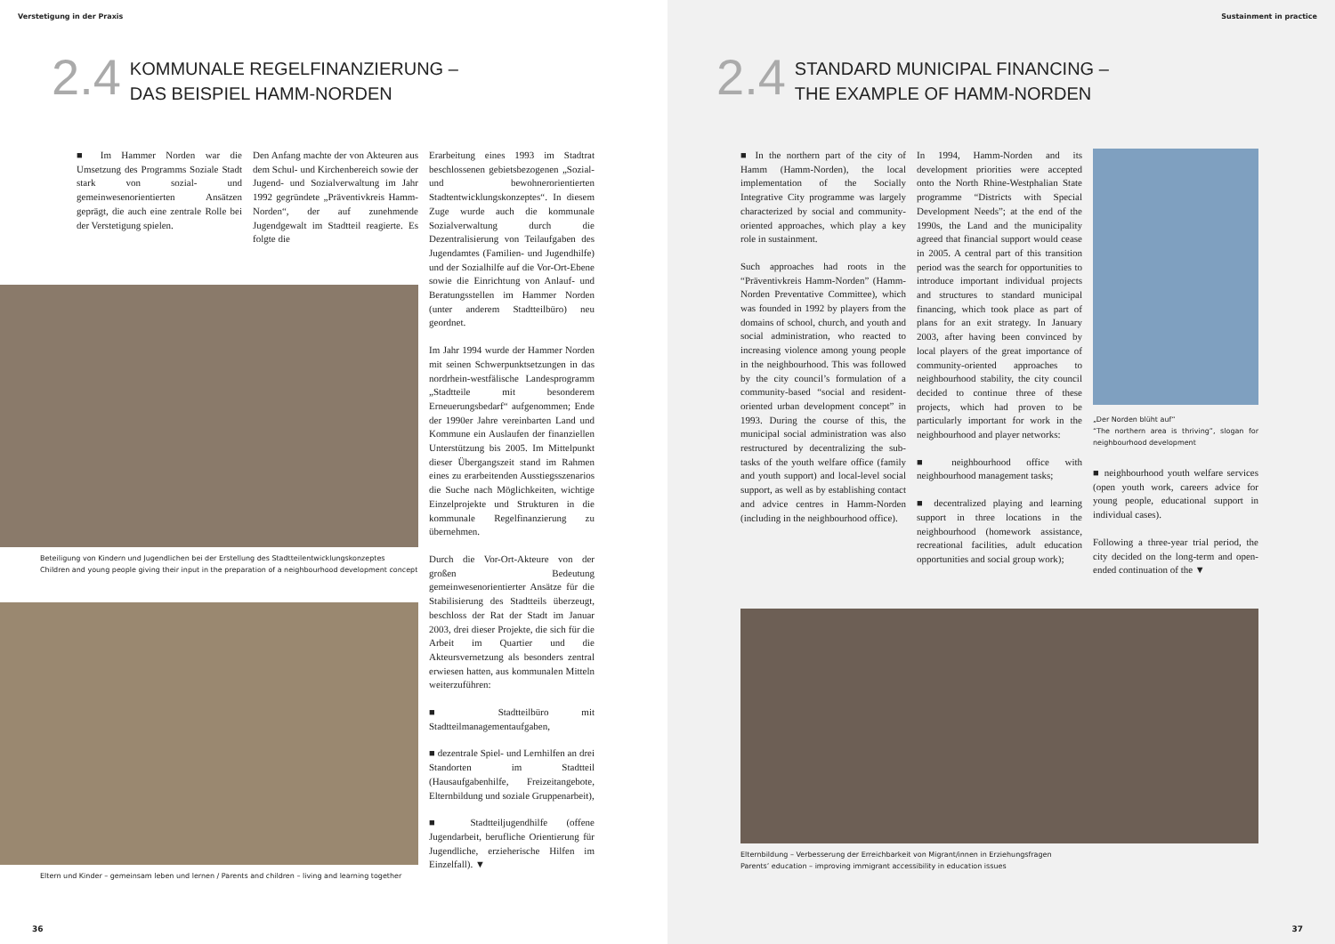Verstetigung in der Praxis
2.4
KOMMUNALE REGELFINANZIERUNG –
DAS BEISPIEL HAMM-NORDEN
■ Im Hammer Norden war die Umsetzung des Programms Soziale Stadt stark von sozial- und gemeinwesenorientierten Ansätzen geprägt, die auch eine zentrale Rolle bei der Verstetigung spielen.
Den Anfang machte der von Akteuren aus dem Schul- und Kirchenbereich sowie der Jugend- und Sozialverwaltung im Jahr 1992 gegründete „Präventivkreis Hamm-Norden“, der auf zunehmende Jugendgewalt im Stadtteil reagierte. Es folgte die
Beteiligung von Kindern und Jugendlichen bei der Erstellung des Stadtteilentwicklungskonzeptes
Children and young people giving their input in the preparation of a neighbourhood development concept
Eltern und Kinder – gemeinsam leben und lernen / Parents and children – living and learning together
Erarbeitung eines 1993 im Stadtrat beschlossenen gebietsbezogenen „Sozial- und bewohnerorientierten Stadtentwicklungskonzeptes“. In diesem Zuge wurde auch die kommunale Sozialverwaltung durch die Dezentralisierung von Teilaufgaben des Jugendamtes (Familien- und Jugendhilfe) und der Sozialhilfe auf die Vor-Ort-Ebene sowie die Einrichtung von Anlauf- und Beratungsstellen im Hammer Norden (unter anderem Stadtteilbüro) neu geordnet.
Im Jahr 1994 wurde der Hammer Norden mit seinen Schwerpunktsetzungen in das nordrhein-westfälische Landesprogramm „Stadtteile mit besonderem Erneuerungsbedarf“ aufgenommen; Ende der 1990er Jahre vereinbarten Land und Kommune ein Auslaufen der finanziellen Unterstützung bis 2005. Im Mittelpunkt dieser Übergangszeit stand im Rahmen eines zu erarbeitenden Ausstiegsszenarios die Suche nach Möglichkeiten, wichtige Einzelprojekte und Strukturen in die kommunale Regelfinanzierung zu übernehmen.
Durch die Vor-Ort-Akteure von der großen Bedeutung gemeinwesenorientierter Ansätze für die Stabilisierung des Stadtteils überzeugt, beschloss der Rat der Stadt im Januar 2003, drei dieser Projekte, die sich für die Arbeit im Quartier und die Akteursvernetzung als besonders zentral erwiesen hatten, aus kommunalen Mitteln weiterzuführen:
■ Stadtteilbüro mit Stadtteilmanagementaufgaben,
■ dezentrale Spiel- und Lernhilfen an drei Standorten im Stadtteil (Hausaufgabenhilfe, Freizeitangebote, Elternbildung und soziale Gruppenarbeit),
■ Stadtteiljugendhilfe (offene Jugendarbeit, berufliche Orientierung für Jugendliche, erzieherische Hilfen im Einzelfall). ▼
36
Sustainment in practice
2.4
STANDARD MUNICIPAL FINANCING –
THE EXAMPLE OF HAMM-NORDEN
■ In the northern part of the city of Hamm (Hamm-Norden), the local implementation of the Socially Integrative City programme was largely characterized by social and community-oriented approaches, which play a key role in sustainment.
Such approaches had roots in the “Präventivkreis Hamm-Norden” (Hamm-Norden Preventative Committee), which was founded in 1992 by players from the domains of school, church, and youth and social administration, who reacted to increasing violence among young people in the neighbourhood. This was followed by the city council’s formulation of a community-based “social and resident-oriented urban development concept” in 1993. During the course of this, the municipal social administration was also restructured by decentralizing the sub-tasks of the youth welfare office (family and youth support) and local-level social support, as well as by establishing contact and advice centres in Hamm-Norden (including in the neighbourhood office).
In 1994, Hamm-Norden and its development priorities were accepted onto the North Rhine-Westphalian State programme “Districts with Special Development Needs”; at the end of the 1990s, the Land and the municipality agreed that financial support would cease in 2005. A central part of this transition period was the search for opportunities to introduce important individual projects and structures to standard municipal financing, which took place as part of plans for an exit strategy. In January 2003, after having been convinced by local players of the great importance of community-oriented approaches to neighbourhood stability, the city council decided to continue three of these projects, which had proven to be particularly important for work in the neighbourhood and player networks:
■ neighbourhood office with neighbourhood management tasks;
■ decentralized playing and learning support in three locations in the neighbourhood (homework assistance, recreational facilities, adult education opportunities and social group work);
„Der Norden blüht auf“
“The northern area is thriving”, slogan for neighbourhood development
■ neighbourhood youth welfare services (open youth work, careers advice for young people, educational support in individual cases).
Following a three-year trial period, the city decided on the long-term and open-ended continuation of the ▼
Elternbildung – Verbesserung der Erreichbarkeit von Migrant/innen in Erziehungsfragen
Parents’ education – improving immigrant accessibility in education issues
37